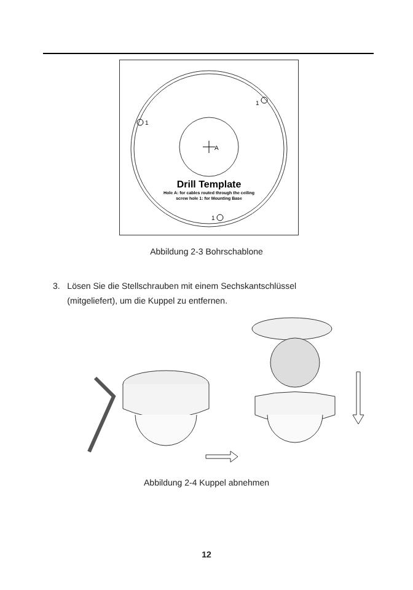A
1
1
1
Drill Template
Hole A: for cables routed through the ceiling
screw hole 1: for Mounting Base
Abbildung 2-3 Bohrschablone
3. Lösen Sie die Stellschrauben mit einem Sechskantschlüssel
(mitgeliefert), um die Kuppel zu entfernen.
Abbildung 2-4 Kuppel abnehmen
12